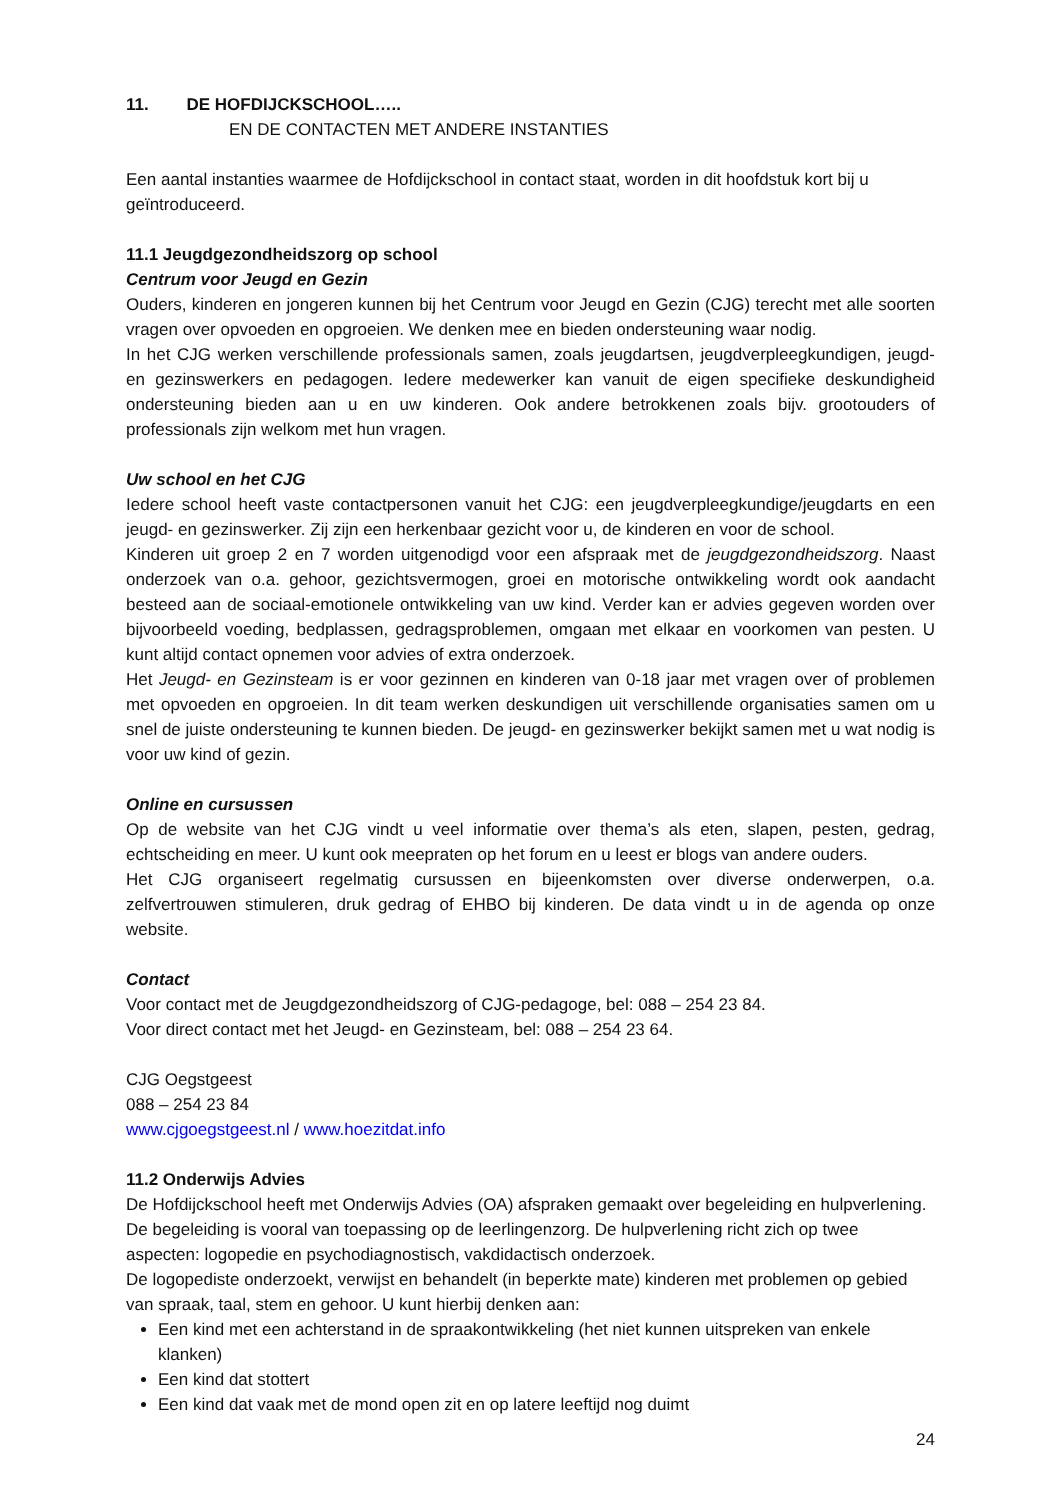11. DE HOFDIJCKSCHOOL…..
EN DE CONTACTEN MET ANDERE INSTANTIES
Een aantal instanties waarmee de Hofdijckschool in contact staat, worden in dit hoofdstuk kort bij u geïntroduceerd.
11.1 Jeugdgezondheidszorg op school
Centrum voor Jeugd en Gezin
Ouders, kinderen en jongeren kunnen bij het Centrum voor Jeugd en Gezin (CJG) terecht met alle soorten vragen over opvoeden en opgroeien. We denken mee en bieden ondersteuning waar nodig.
In het CJG werken verschillende professionals samen, zoals jeugdartsen, jeugdverpleegkundigen, jeugd- en gezinswerkers en pedagogen. Iedere medewerker kan vanuit de eigen specifieke deskundigheid ondersteuning bieden aan u en uw kinderen. Ook andere betrokkenen zoals bijv. grootouders of professionals zijn welkom met hun vragen.
Uw school en het CJG
Iedere school heeft vaste contactpersonen vanuit het CJG: een jeugdverpleegkundige/jeugdarts en een jeugd- en gezinswerker. Zij zijn een herkenbaar gezicht voor u, de kinderen en voor de school.
Kinderen uit groep 2 en 7 worden uitgenodigd voor een afspraak met de jeugdgezondheidszorg. Naast onderzoek van o.a. gehoor, gezichtsvermogen, groei en motorische ontwikkeling wordt ook aandacht besteed aan de sociaal-emotionele ontwikkeling van uw kind. Verder kan er advies gegeven worden over bijvoorbeeld voeding, bedplassen, gedragsproblemen, omgaan met elkaar en voorkomen van pesten. U kunt altijd contact opnemen voor advies of extra onderzoek.
Het Jeugd- en Gezinsteam is er voor gezinnen en kinderen van 0-18 jaar met vragen over of problemen met opvoeden en opgroeien. In dit team werken deskundigen uit verschillende organisaties samen om u snel de juiste ondersteuning te kunnen bieden. De jeugd- en gezinswerker bekijkt samen met u wat nodig is voor uw kind of gezin.
Online en cursussen
Op de website van het CJG vindt u veel informatie over thema’s als eten, slapen, pesten, gedrag, echtscheiding en meer. U kunt ook meepraten op het forum en u leest er blogs van andere ouders.
Het CJG organiseert regelmatig cursussen en bijeenkomsten over diverse onderwerpen, o.a. zelfvertrouwen stimuleren, druk gedrag of EHBO bij kinderen. De data vindt u in de agenda op onze website.
Contact
Voor contact met de Jeugdgezondheidszorg of CJG-pedagoge, bel: 088 – 254 23 84.
Voor direct contact met het Jeugd- en Gezinsteam, bel: 088 – 254 23 64.
CJG Oegstgeest
088 – 254 23 84
www.cjgoegstgeest.nl / www.hoezitdat.info
11.2 Onderwijs Advies
De Hofdijckschool heeft met Onderwijs Advies (OA) afspraken gemaakt over begeleiding en hulpverlening. De begeleiding is vooral van toepassing op de leerlingenzorg. De hulpverlening richt zich op twee aspecten: logopedie en psychodiagnostisch, vakdidactisch onderzoek.
De logopediste onderzoekt, verwijst en behandelt (in beperkte mate) kinderen met problemen op gebied van spraak, taal, stem en gehoor. U kunt hierbij denken aan:
Een kind met een achterstand in de spraakontwikkeling (het niet kunnen uitspreken van enkele klanken)
Een kind dat stottert
Een kind dat vaak met de mond open zit en op latere leeftijd nog duimt
24